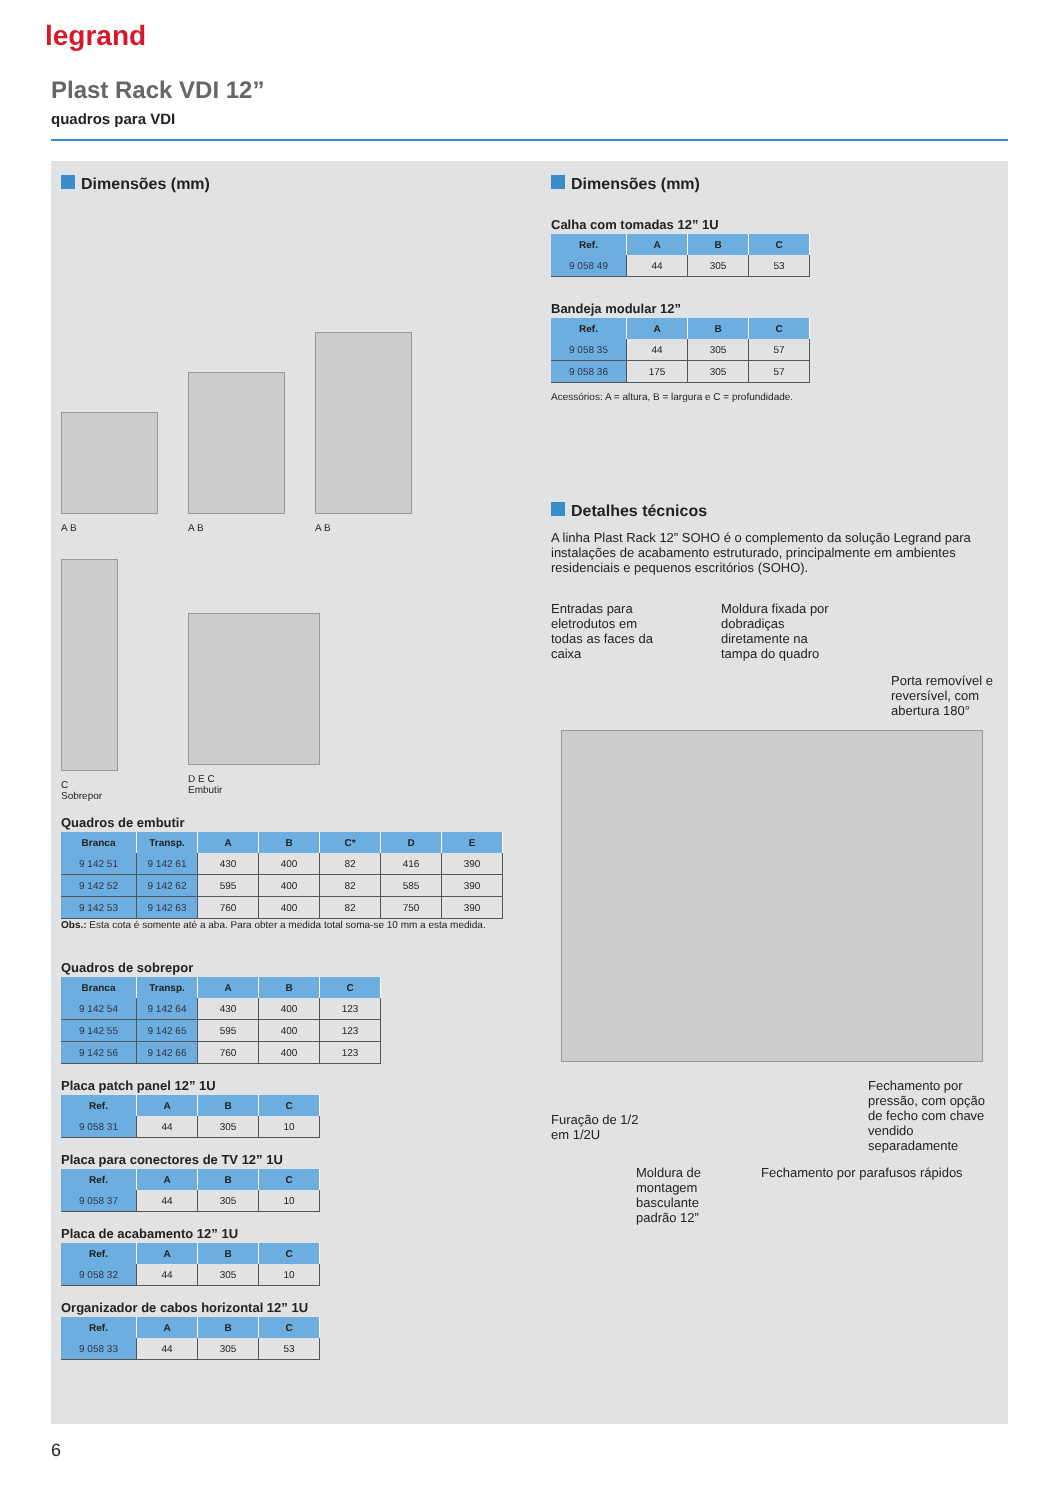legrand
Plast Rack VDI 12”
quadros para VDI
Dimensões (mm)
A B
A B
A B
C
Sobrepor
D E C
Embutir
Quadros de embutir
| Branca | Transp. | A | B | C* | D | E |
| --- | --- | --- | --- | --- | --- | --- |
| 9 142 51 | 9 142 61 | 430 | 400 | 82 | 416 | 390 |
| 9 142 52 | 9 142 62 | 595 | 400 | 82 | 585 | 390 |
| 9 142 53 | 9 142 63 | 760 | 400 | 82 | 750 | 390 |
Obs.: Esta cota é somente até a aba. Para obter a medida total soma-se 10 mm a esta medida.
Quadros de sobrepor
| Branca | Transp. | A | B | C |
| --- | --- | --- | --- | --- |
| 9 142 54 | 9 142 64 | 430 | 400 | 123 |
| 9 142 55 | 9 142 65 | 595 | 400 | 123 |
| 9 142 56 | 9 142 66 | 760 | 400 | 123 |
Placa patch panel 12” 1U
| Ref. | A | B | C |
| --- | --- | --- | --- |
| 9 058 31 | 44 | 305 | 10 |
Placa para conectores de TV 12” 1U
| Ref. | A | B | C |
| --- | --- | --- | --- |
| 9 058 37 | 44 | 305 | 10 |
Placa de acabamento 12” 1U
| Ref. | A | B | C |
| --- | --- | --- | --- |
| 9 058 32 | 44 | 305 | 10 |
Organizador de cabos horizontal 12” 1U
| Ref. | A | B | C |
| --- | --- | --- | --- |
| 9 058 33 | 44 | 305 | 53 |
Dimensões (mm)
Calha com tomadas 12” 1U
| Ref. | A | B | C |
| --- | --- | --- | --- |
| 9 058 49 | 44 | 305 | 53 |
Bandeja modular 12”
| Ref. | A | B | C |
| --- | --- | --- | --- |
| 9 058 35 | 44 | 305 | 57 |
| 9 058 36 | 175 | 305 | 57 |
Acessórios: A = altura, B = largura e C = profundidade.
Detalhes técnicos
A linha Plast Rack 12” SOHO é o complemento da solução Legrand para instalações de acabamento estruturado, principalmente em ambientes residenciais e pequenos escritórios (SOHO).
Entradas para eletrodutos em todas as faces da caixa
Moldura fixada por dobradiças diretamente na tampa do quadro
Porta removível e reversível, com abertura 180°
Furação de 1/2 em 1/2U
Fechamento por pressão, com opção de fecho com chave vendido separadamente
Moldura de montagem basculante padrão 12”
Fechamento por parafusos rápidos
6